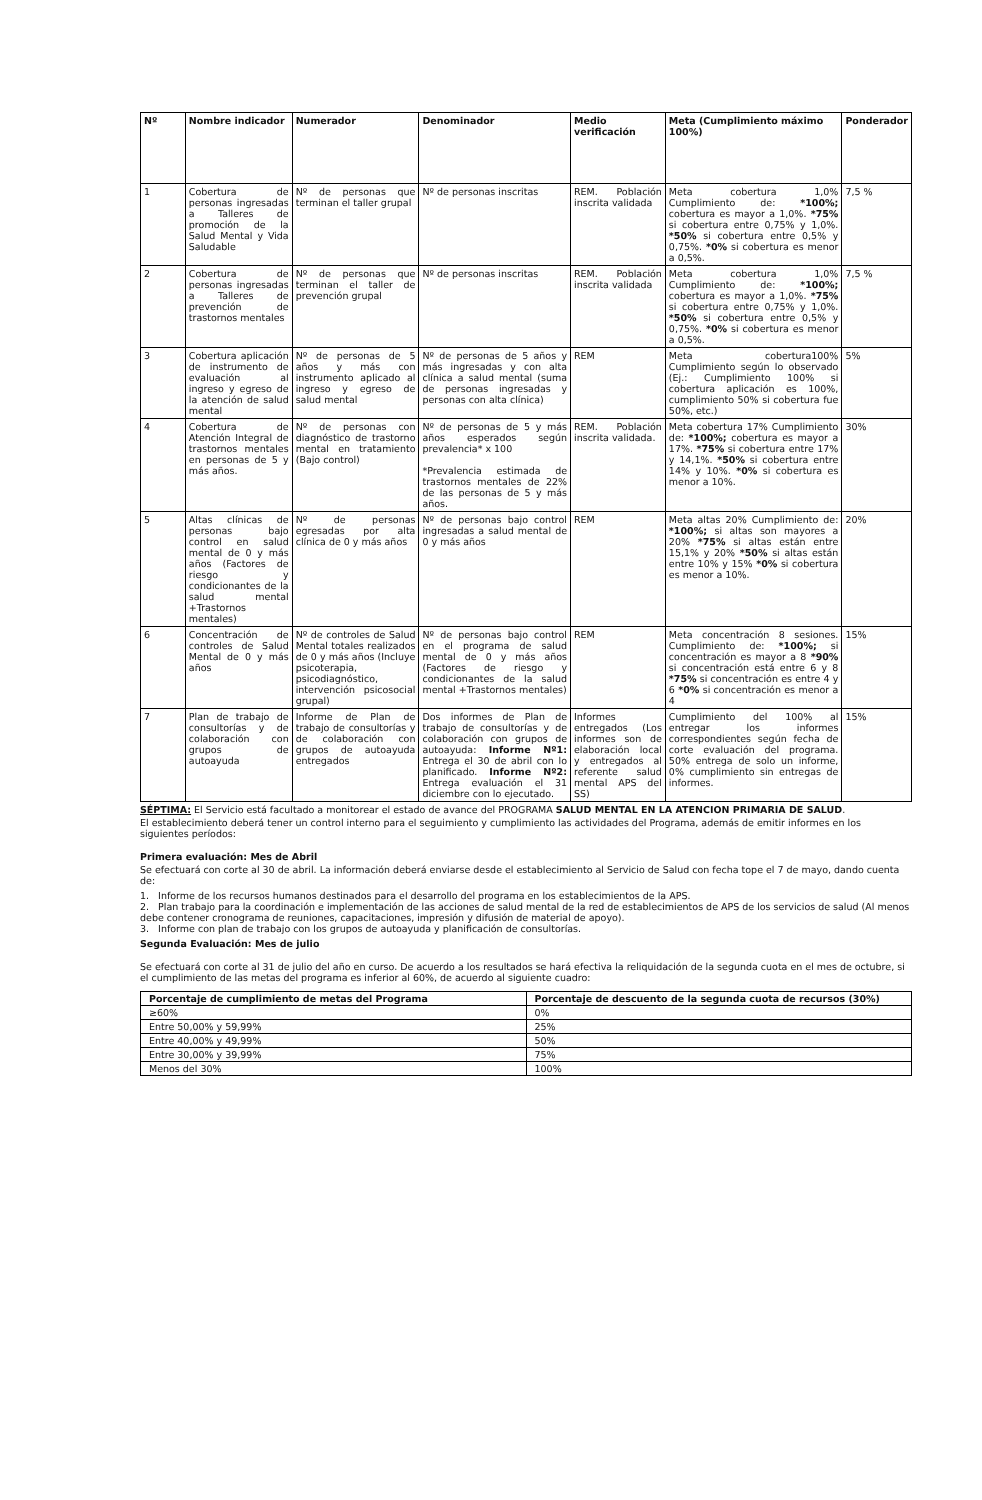| Nº | Nombre indicador | Numerador | Denominador | Medio verificación | Meta (Cumplimiento máximo 100%) | Ponderador |
| --- | --- | --- | --- | --- | --- | --- |
| 1 | Cobertura de personas ingresadas a Talleres de promoción de la Salud Mental y Vida Saludable | Nº de personas que terminan el taller grupal | Nº de personas inscritas | REM. Población inscrita validada | Meta cobertura 1,0% Cumplimiento de: *100%; cobertura es mayor a 1,0%. *75% si cobertura entre 0,75% y 1,0%. *50% si cobertura entre 0,5% y 0,75%. *0% si cobertura es menor a 0,5%. | 7,5 % |
| 2 | Cobertura de personas ingresadas a Talleres de prevención de trastornos mentales | Nº de personas que terminan el taller de prevención grupal | Nº de personas inscritas | REM. Población inscrita validada | Meta cobertura 1,0% Cumplimiento de: *100%; cobertura es mayor a 1,0%. *75% si cobertura entre 0,75% y 1,0%. *50% si cobertura entre 0,5% y 0,75%. *0% si cobertura es menor a 0,5%. | 7,5 % |
| 3 | Cobertura aplicación de instrumento de evaluación al ingreso y egreso de la atención de salud mental | Nº de personas de 5 años y más con instrumento aplicado al ingreso y egreso de salud mental | Nº de personas de 5 años y más ingresadas y con alta clínica a salud mental (suma de personas ingresadas y personas con alta clínica) | REM | Meta cobertura100% Cumplimiento según lo observado (Ej.: Cumplimiento 100% si cobertura aplicación es 100%, cumplimiento 50% si cobertura fue 50%, etc.) | 5% |
| 4 | Cobertura de Atención Integral de trastornos mentales en personas de 5 y más años. | Nº de personas con diagnóstico de trastorno mental en tratamiento (Bajo control) | Nº de personas de 5 y más años esperados según prevalencia* x 100 *Prevalencia estimada de trastornos mentales de 22% de las personas de 5 y más años. | REM. Población inscrita validada. | Meta cobertura 17% Cumplimiento de: *100%; cobertura es mayor a 17%. *75% si cobertura entre 17% y 14,1%. *50% si cobertura entre 14% y 10%. *0% si cobertura es menor a 10%. | 30% |
| 5 | Altas clínicas de personas bajo control en salud mental de 0 y más años (Factores de riesgo y condicionantes de la salud mental +Trastornos mentales) | Nº de personas egresadas por alta clínica de 0 y más años | Nº de personas bajo control ingresadas a salud mental de 0 y más años | REM | Meta altas 20% Cumplimiento de: *100%; si altas son mayores a 20% *75% si altas están entre 15,1% y 20% *50% si altas están entre 10% y 15% *0% si cobertura es menor a 10%. | 20% |
| 6 | Concentración de controles de Salud Mental de 0 y más años | Nº de controles de Salud Mental totales realizados de 0 y más años (Incluye psicoterapia, psicodiagnóstico, intervención psicosocial grupal) | Nº de personas bajo control en el programa de salud mental de 0 y más años (Factores de riesgo y condicionantes de la salud mental +Trastornos mentales) | REM | Meta concentración 8 sesiones. Cumplimiento de: *100%; si concentración es mayor a 8 *90% si concentración está entre 6 y 8 *75% si concentración es entre 4 y 6 *0% si concentración es menor a 4 | 15% |
| 7 | Plan de trabajo de consultorías y de colaboración con grupos de autoayuda | Informe de Plan de trabajo de consultorías y de colaboración con grupos de autoayuda entregados | Dos informes de Plan de trabajo de consultorías y de colaboración con grupos de autoayuda: Informe Nº1: Entrega el 30 de abril con lo planificado. Informe Nº2: Entrega evaluación el 31 diciembre con lo ejecutado. | Informes entregados (Los informes son de elaboración local y entregados al referente salud mental APS del SS) | Cumplimiento del 100% al entregar los informes correspondientes según fecha de corte evaluación del programa. 50% entrega de solo un informe, 0% cumplimiento sin entregas de informes. | 15% |
SÉPTIMA: El Servicio está facultado a monitorear el estado de avance del PROGRAMA SALUD MENTAL EN LA ATENCION PRIMARIA DE SALUD.
El establecimiento deberá tener un control interno para el seguimiento y cumplimiento las actividades del Programa, además de emitir informes en los siguientes períodos:
Primera evaluación: Mes de Abril
Se efectuará con corte al 30 de abril. La información deberá enviarse desde el establecimiento al Servicio de Salud con fecha tope el 7 de mayo, dando cuenta de:
1. Informe de los recursos humanos destinados para el desarrollo del programa en los establecimientos de la APS.
2. Plan trabajo para la coordinación e implementación de las acciones de salud mental de la red de establecimientos de APS de los servicios de salud (Al menos debe contener cronograma de reuniones, capacitaciones, impresión y difusión de material de apoyo).
3. Informe con plan de trabajo con los grupos de autoayuda y planificación de consultorías.
Segunda Evaluación: Mes de julio
Se efectuará con corte al 31 de julio del año en curso. De acuerdo a los resultados se hará efectiva la reliquidación de la segunda cuota en el mes de octubre, si el cumplimiento de las metas del programa es inferior al 60%, de acuerdo al siguiente cuadro:
| Porcentaje de cumplimiento de metas del Programa | Porcentaje de descuento de la segunda cuota de recursos (30%) |
| --- | --- |
| ≥60% | 0% |
| Entre 50,00% y 59,99% | 25% |
| Entre 40,00% y 49,99% | 50% |
| Entre 30,00% y 39,99% | 75% |
| Menos del 30% | 100% |